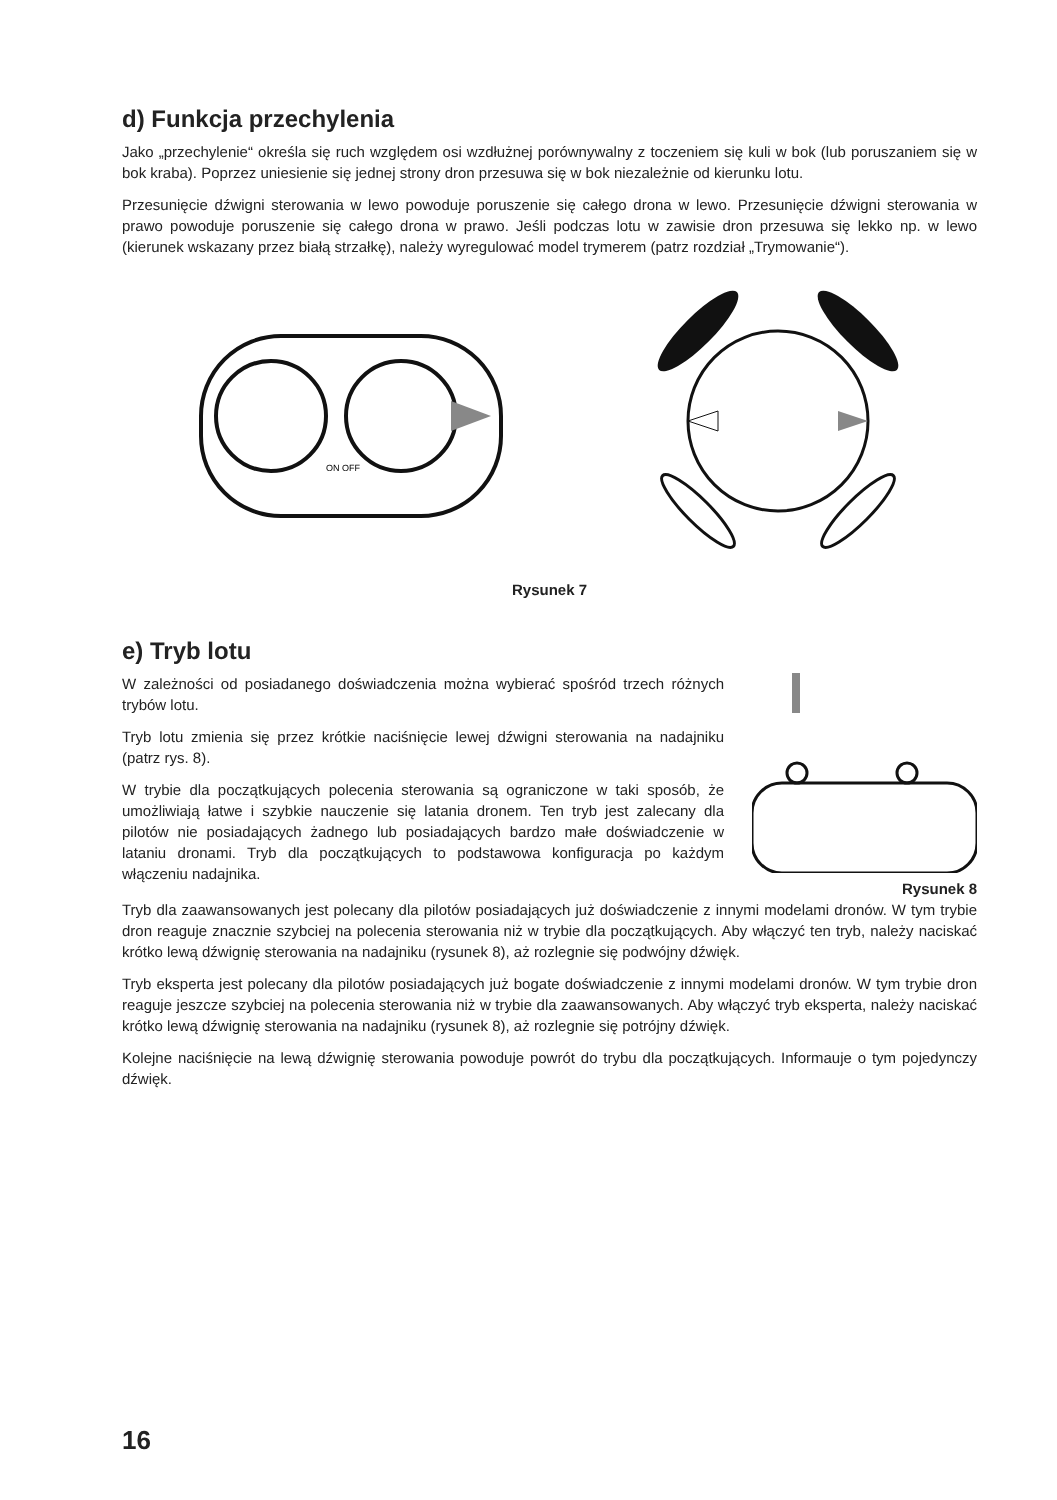d) Funkcja przechylenia
Jako „przechylenie“ określa się ruch względem osi wzdłużnej porównywalny z toczeniem się kuli w bok (lub poruszaniem się w bok kraba). Poprzez uniesienie się jednej strony dron przesuwa się w bok niezależnie od kierunku lotu.
Przesunięcie dźwigni sterowania w lewo powoduje poruszenie się całego drona w lewo. Przesunięcie dźwigni sterowania w prawo powoduje poruszenie się całego drona w prawo. Jeśli podczas lotu w zawisie dron przesuwa się lekko np. w lewo (kierunek wskazany przez białą strzałkę), należy wyregulować model trymerem (patrz rozdział „Trymowanie“).
ON OFF
Rysunek 7
e) Tryb lotu
W zależności od posiadanego doświadczenia można wybierać spośród trzech różnych trybów lotu.
Tryb lotu zmienia się przez krótkie naciśnięcie lewej dźwigni sterowania na nadajniku (patrz rys. 8).
W trybie dla początkujących polecenia sterowania są ograniczone w taki sposób, że umożliwiają łatwe i szybkie nauczenie się latania dronem. Ten tryb jest zalecany dla pilotów nie posiadających żadnego lub posiadających bardzo małe doświadczenie w lataniu dronami. Tryb dla początkujących to podstawowa konfiguracja po każdym włączeniu nadajnika.
Rysunek 8
Tryb dla zaawansowanych jest polecany dla pilotów posiadających już doświadczenie z innymi modelami dronów. W tym trybie dron reaguje znacznie szybciej na polecenia sterowania niż w trybie dla początkujących. Aby włączyć ten tryb, należy naciskać krótko lewą dźwignię sterowania na nadajniku (rysunek 8), aż rozlegnie się podwójny dźwięk.
Tryb eksperta jest polecany dla pilotów posiadających już bogate doświadczenie z innymi modelami dronów. W tym trybie dron reaguje jeszcze szybciej na polecenia sterowania niż w trybie dla zaawansowanych. Aby włączyć tryb eksperta, należy naciskać krótko lewą dźwignię sterowania na nadajniku (rysunek 8), aż rozlegnie się potrójny dźwięk.
Kolejne naciśnięcie na lewą dźwignię sterowania powoduje powrót do trybu dla początkujących. Informauje o tym pojedynczy dźwięk.
16